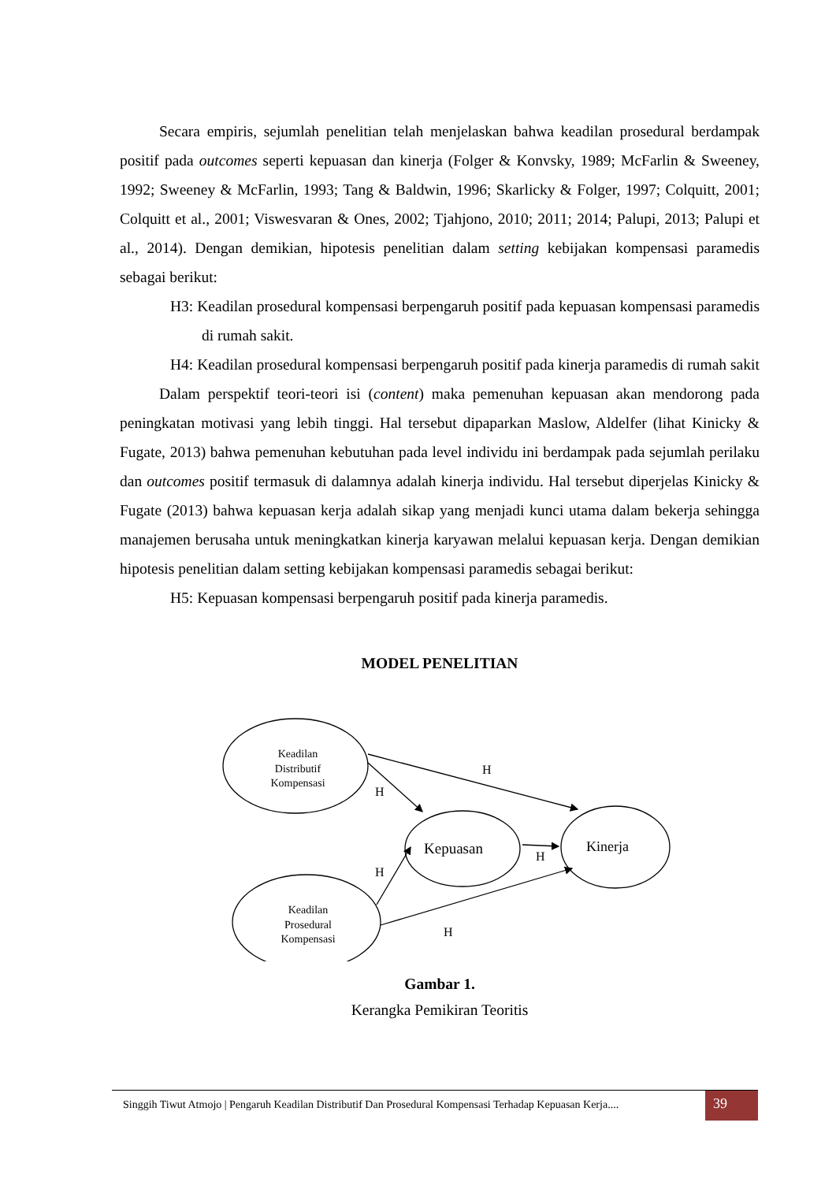Secara empiris, sejumlah penelitian telah menjelaskan bahwa keadilan prosedural berdampak positif pada outcomes seperti kepuasan dan kinerja (Folger & Konvsky, 1989; McFarlin & Sweeney, 1992; Sweeney & McFarlin, 1993; Tang & Baldwin, 1996; Skarlicky & Folger, 1997; Colquitt, 2001; Colquitt et al., 2001; Viswesvaran & Ones, 2002; Tjahjono, 2010; 2011; 2014; Palupi, 2013; Palupi et al., 2014). Dengan demikian, hipotesis penelitian dalam setting kebijakan kompensasi paramedis sebagai berikut:
H3: Keadilan prosedural kompensasi berpengaruh positif pada kepuasan kompensasi paramedis di rumah sakit.
H4: Keadilan prosedural kompensasi berpengaruh positif pada kinerja paramedis di rumah sakit
Dalam perspektif teori-teori isi (content) maka pemenuhan kepuasan akan mendorong pada peningkatan motivasi yang lebih tinggi. Hal tersebut dipaparkan Maslow, Aldelfer (lihat Kinicky & Fugate, 2013) bahwa pemenuhan kebutuhan pada level individu ini berdampak pada sejumlah perilaku dan outcomes positif termasuk di dalamnya adalah kinerja individu. Hal tersebut diperjelas Kinicky & Fugate (2013) bahwa kepuasan kerja adalah sikap yang menjadi kunci utama dalam bekerja sehingga manajemen berusaha untuk meningkatkan kinerja karyawan melalui kepuasan kerja. Dengan demikian hipotesis penelitian dalam setting kebijakan kompensasi paramedis sebagai berikut:
H5: Kepuasan kompensasi berpengaruh positif pada kinerja paramedis.
MODEL PENELITIAN
Keadilan
Distributif
Kompensasi
Keadilan
Prosedural
Kompensasi
Kepuasan
Kinerja
H
H
H
H
H
Gambar 1.
Kerangka Pemikiran Teoritis
Singgih Tiwut Atmojo | Pengaruh Keadilan Distributif Dan Prosedural Kompensasi Terhadap Kepuasan Kerja....
39